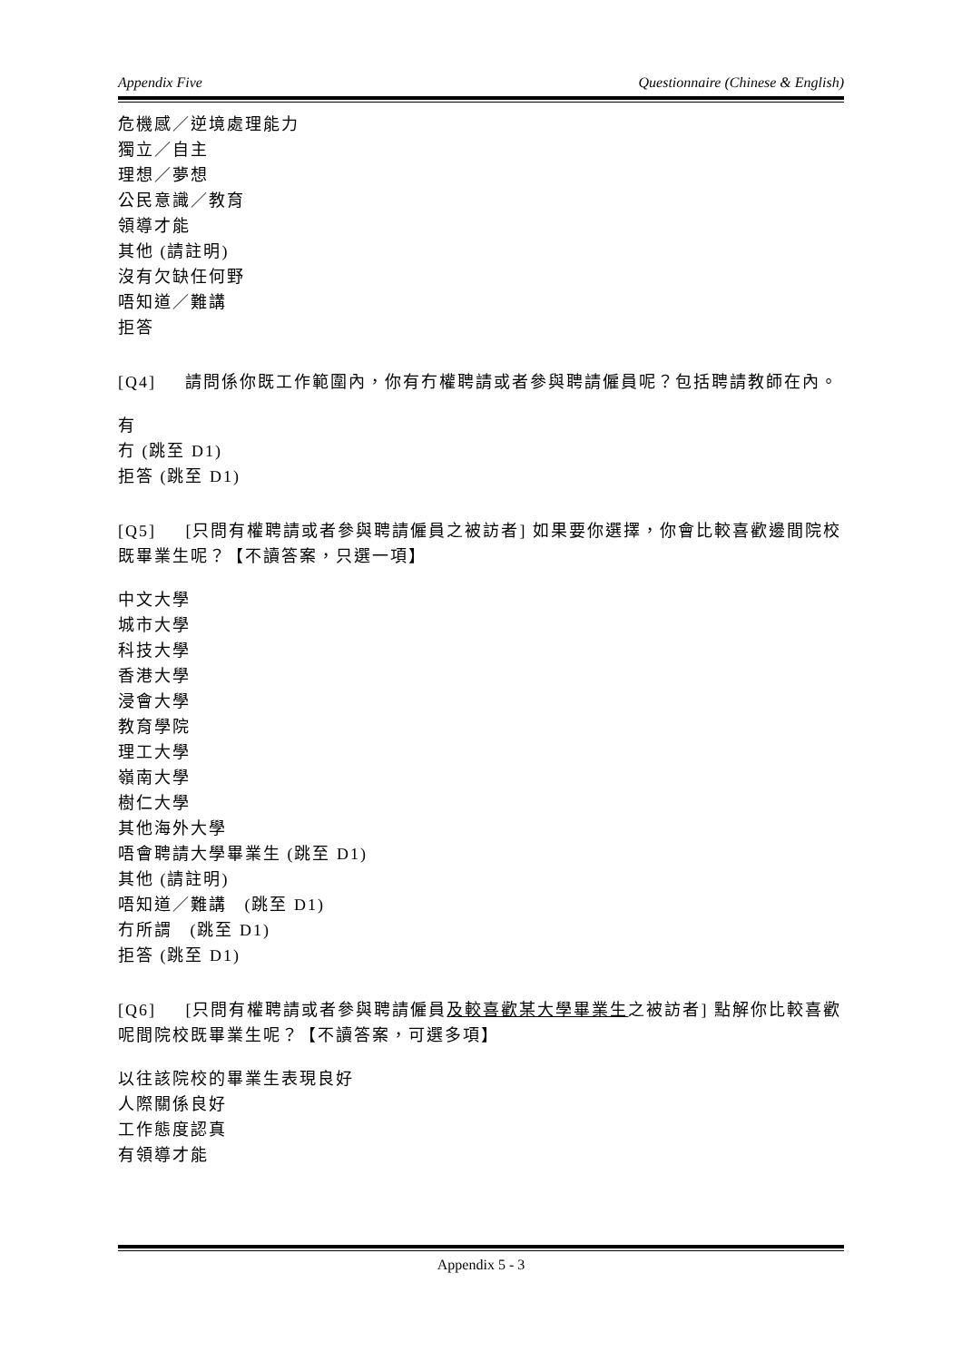Appendix Five Questionnaire (Chinese & English)
危機感／逆境處理能力
獨立／自主
理想／夢想
公民意識／教育
領導才能
其他 (請註明)
沒有欠缺任何野
唔知道／難講
拒答
[Q4] 請問係你既工作範圍內，你有冇權聘請或者參與聘請僱員呢？包括聘請教師在內。
有
冇 (跳至 D1)
拒答 (跳至 D1)
[Q5] [只問有權聘請或者參與聘請僱員之被訪者] 如果要你選擇，你會比較喜歡邊間院校既畢業生呢？【不讀答案，只選一項】
中文大學
城市大學
科技大學
香港大學
浸會大學
教育學院
理工大學
嶺南大學
樹仁大學
其他海外大學
唔會聘請大學畢業生 (跳至 D1)
其他 (請註明)
唔知道／難講 (跳至 D1)
冇所謂 (跳至 D1)
拒答 (跳至 D1)
[Q6] [只問有權聘請或者參與聘請僱員及較喜歡某大學畢業生之被訪者] 點解你比較喜歡呢間院校既畢業生呢？【不讀答案，可選多項】
以往該院校的畢業生表現良好
人際關係良好
工作態度認真
有領導才能
Appendix 5 - 3